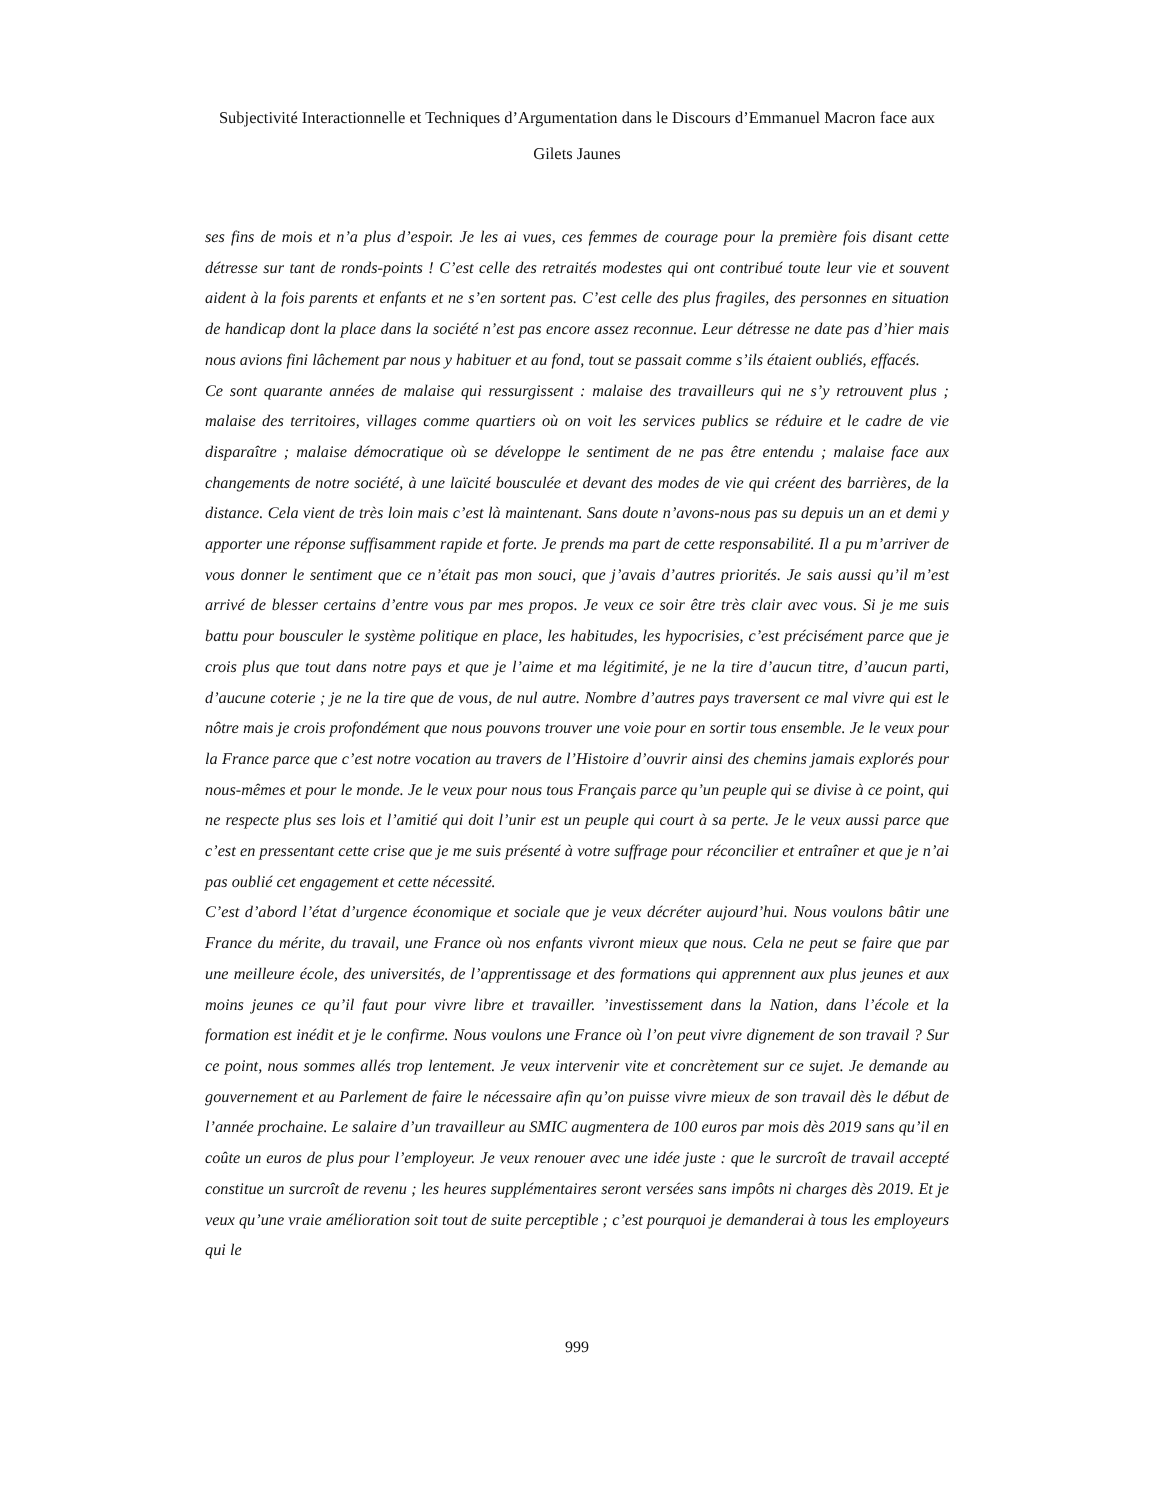Subjectivité Interactionnelle et Techniques d’Argumentation dans le Discours d’Emmanuel Macron face aux Gilets Jaunes
ses fins de mois et n’a plus d’espoir. Je les ai vues, ces femmes de courage pour la première fois disant cette détresse sur tant de ronds-points ! C’est celle des retraités modestes qui ont contribué toute leur vie et souvent aident à la fois parents et enfants et ne s’en sortent pas. C’est celle des plus fragiles, des personnes en situation de handicap dont la place dans la société n’est pas encore assez reconnue. Leur détresse ne date pas d’hier mais nous avions fini lâchement par nous y habituer et au fond, tout se passait comme s’ils étaient oubliés, effacés.
Ce sont quarante années de malaise qui ressurgissent : malaise des travailleurs qui ne s’y retrouvent plus ; malaise des territoires, villages comme quartiers où on voit les services publics se réduire et le cadre de vie disparaître ; malaise démocratique où se développe le sentiment de ne pas être entendu ; malaise face aux changements de notre société, à une laïcité bousculée et devant des modes de vie qui créent des barrières, de la distance. Cela vient de très loin mais c’est là maintenant. Sans doute n’avons-nous pas su depuis un an et demi y apporter une réponse suffisamment rapide et forte. Je prends ma part de cette responsabilité. Il a pu m’arriver de vous donner le sentiment que ce n’était pas mon souci, que j’avais d’autres priorités. Je sais aussi qu’il m’est arrivé de blesser certains d’entre vous par mes propos. Je veux ce soir être très clair avec vous. Si je me suis battu pour bousculer le système politique en place, les habitudes, les hypocrisies, c’est précisément parce que je crois plus que tout dans notre pays et que je l’aime et ma légitimité, je ne la tire d’aucun titre, d’aucun parti, d’aucune coterie ; je ne la tire que de vous, de nul autre. Nombre d’autres pays traversent ce mal vivre qui est le nôtre mais je crois profondément que nous pouvons trouver une voie pour en sortir tous ensemble. Je le veux pour la France parce que c’est notre vocation au travers de l’Histoire d’ouvrir ainsi des chemins jamais explorés pour nous-mêmes et pour le monde. Je le veux pour nous tous Français parce qu’un peuple qui se divise à ce point, qui ne respecte plus ses lois et l’amitié qui doit l’unir est un peuple qui court à sa perte. Je le veux aussi parce que c’est en pressentant cette crise que je me suis présenté à votre suffrage pour réconcilier et entraîner et que je n’ai pas oublié cet engagement et cette nécessité.
C’est d’abord l’état d’urgence économique et sociale que je veux décréter aujourd’hui. Nous voulons bâtir une France du mérite, du travail, une France où nos enfants vivront mieux que nous. Cela ne peut se faire que par une meilleure école, des universités, de l’apprentissage et des formations qui apprennent aux plus jeunes et aux moins jeunes ce qu’il faut pour vivre libre et travailler. ’investissement dans la Nation, dans l’école et la formation est inédit et je le confirme. Nous voulons une France où l’on peut vivre dignement de son travail ? Sur ce point, nous sommes allés trop lentement. Je veux intervenir vite et concrètement sur ce sujet. Je demande au gouvernement et au Parlement de faire le nécessaire afin qu’on puisse vivre mieux de son travail dès le début de l’année prochaine. Le salaire d’un travailleur au SMIC augmentera de 100 euros par mois dès 2019 sans qu’il en coûte un euros de plus pour l’employeur. Je veux renouer avec une idée juste : que le surcroît de travail accepté constitue un surcroît de revenu ; les heures supplémentaires seront versées sans impôts ni charges dès 2019. Et je veux qu’une vraie amélioration soit tout de suite perceptible ; c’est pourquoi je demanderai à tous les employeurs qui le
999